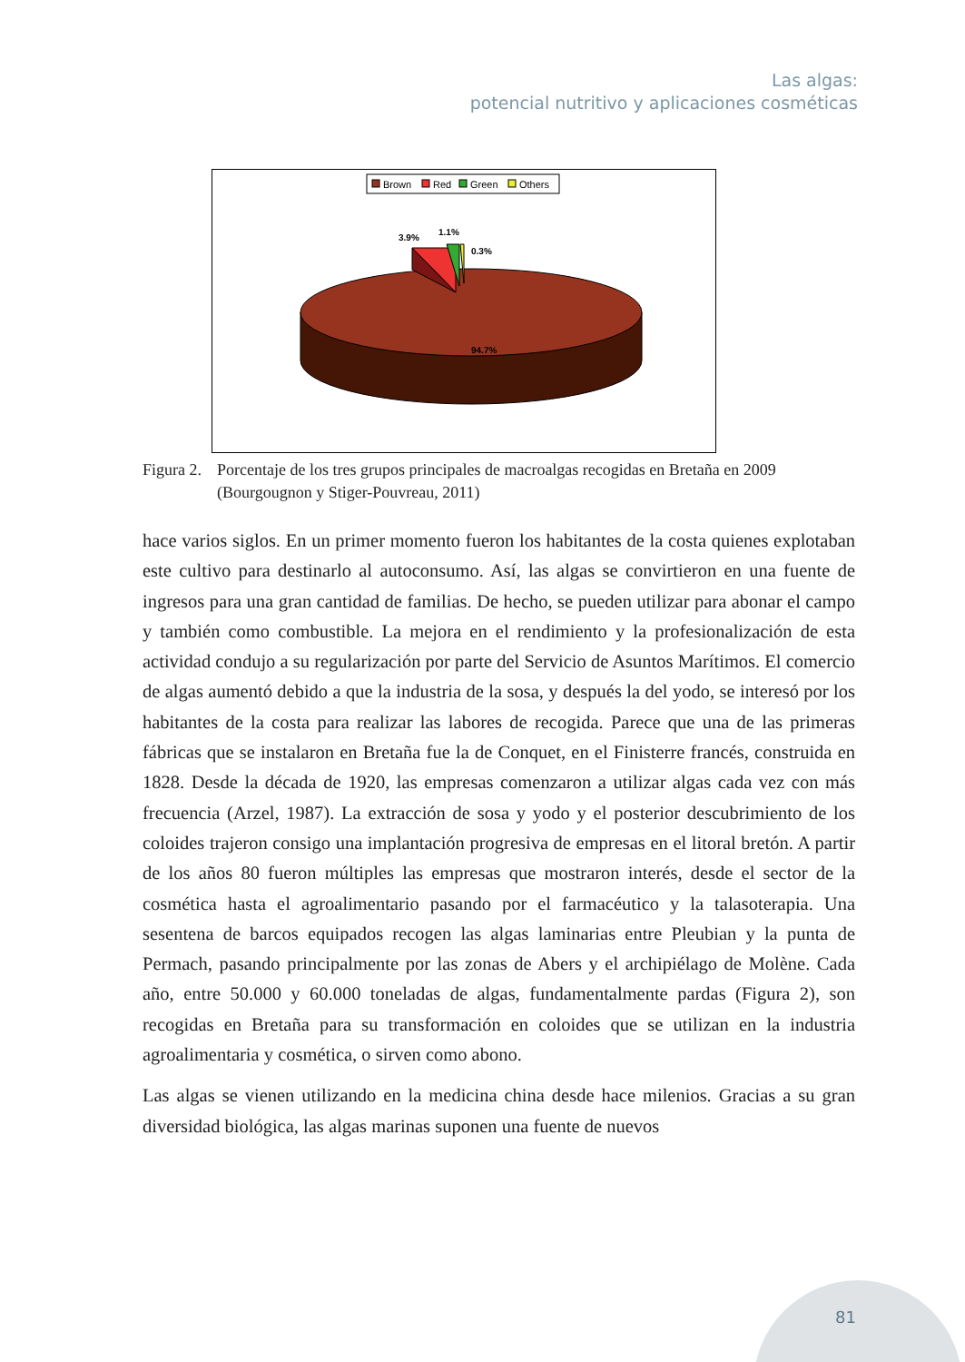Las algas:
potencial nutritivo y aplicaciones cosméticas
Brown
Red
Green
Others
3.9%
1.1%
0.3%
94.7%
Figura 2.
Porcentaje de los tres grupos principales de macroalgas recogidas en Bretaña en 2009 (Bourgougnon y Stiger-Pouvreau, 2011)
hace varios siglos. En un primer momento fueron los habitantes de la costa quienes explotaban este cultivo para destinarlo al autoconsumo. Así, las algas se convirtieron en una fuente de ingresos para una gran cantidad de familias. De hecho, se pueden utilizar para abonar el campo y también como combustible. La mejora en el rendimiento y la profesionalización de esta actividad condujo a su regularización por parte del Servicio de Asuntos Marítimos. El comercio de algas aumentó debido a que la industria de la sosa, y después la del yodo, se interesó por los habitantes de la costa para realizar las labores de recogida. Parece que una de las primeras fábricas que se instalaron en Bretaña fue la de Conquet, en el Finisterre francés, construida en 1828. Desde la década de 1920, las empresas comenzaron a utilizar algas cada vez con más frecuencia (Arzel, 1987). La extracción de sosa y yodo y el posterior descubrimiento de los coloides trajeron consigo una implantación progresiva de empresas en el litoral bretón. A partir de los años 80 fueron múltiples las empresas que mostraron interés, desde el sector de la cosmética hasta el agroalimentario pasando por el farmacéutico y la talasoterapia. Una sesentena de barcos equipados recogen las algas laminarias entre Pleubian y la punta de Permach, pasando principalmente por las zonas de Abers y el archipiélago de Molène. Cada año, entre 50.000 y 60.000 toneladas de algas, fundamentalmente pardas (Figura 2), son recogidas en Bretaña para su transformación en coloides que se utilizan en la industria agroalimentaria y cosmética, o sirven como abono.
Las algas se vienen utilizando en la medicina china desde hace milenios. Gracias a su gran diversidad biológica, las algas marinas suponen una fuente de nuevos
81